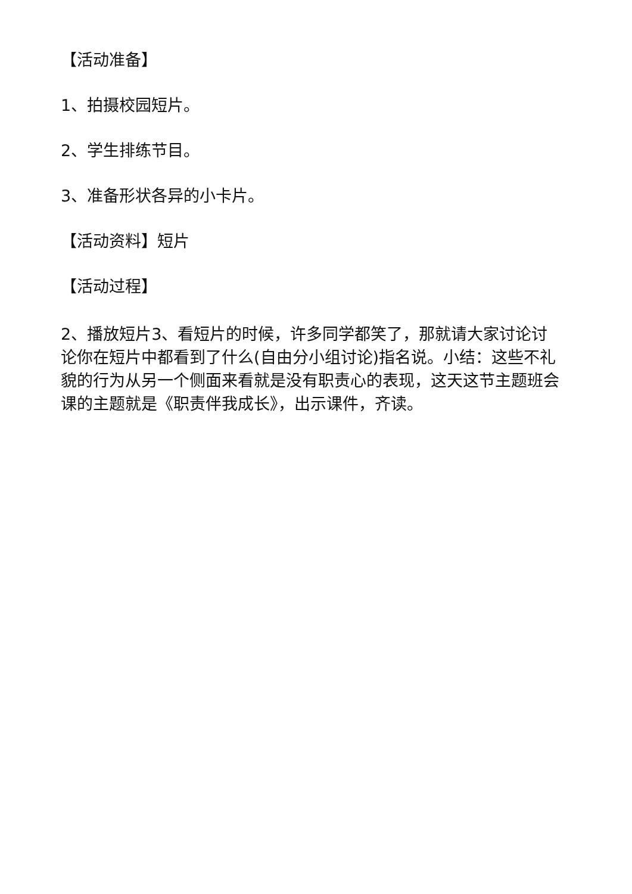【活动准备】
1、拍摄校园短片。
2、学生排练节目。
3、准备形状各异的小卡片。
【活动资料】短片
【活动过程】
2、播放短片3、看短片的时候，许多同学都笑了，那就请大家讨论讨论你在短片中都看到了什么(自由分小组讨论)指名说。小结：这些不礼貌的行为从另一个侧面来看就是没有职责心的表现，这天这节主题班会课的主题就是《职责伴我成长》，出示课件，齐读。